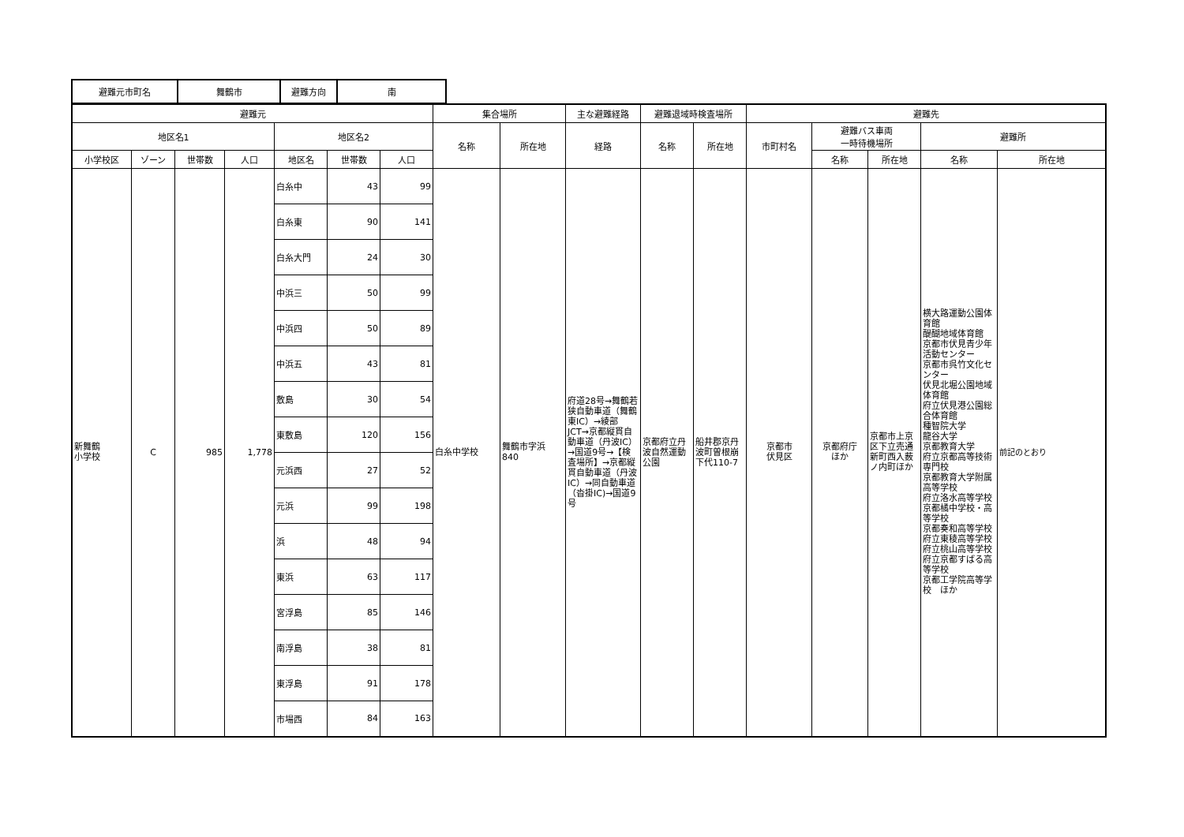| 避難元市町名 | 舞鶴市 | 避難方向 | 南 |
| 避難元 | | | | | | | 集合場所 | | 主な避難経路 | 避難退域時検査場所 | | 避難先 | | | | |
| --- | --- | --- | --- | --- | --- | --- | --- | --- | --- | --- | --- | --- | --- | --- | --- | --- |
| 地区名1 | | | | 地区名2 | | | 名称 | 所在地 | 経路 | 名称 | 所在地 | 市町村名 | 避難バス車両 一時待機場所 | | 避難所 | |
| 小学校区 | ゾーン | 世帯数 | 人口 | 地区名 | 世帯数 | 人口 | | | | | | | 名称 | 所在地 | 名称 | 所在地 |
| 新舞鶴 小学校 | C | 985 | 1,778 | 白糸中 | 43 | 99 | 白糸中学校 | 舞鶴市字浜 840 | 府道28号→舞鶴若狭自動車道（舞鶴東IC）→綾部JCT→京都縦貫自動車道（丹波IC）→国道9号→【検査場所】→京都縦貫自動車道（丹波IC）→同自動車道（沓掛IC)→国道9号 | 京都府立丹波自然運動公園 | 船井郡京丹波町曽根崩下代110-7 | 京都市 伏見区 | 京都府庁 ほか | 京都市上京区下立売通新町西入薮ノ内町ほか | 横大路運動公園体育館 醍醐地域体育館 京都市伏見青少年活動センター 京都市呉竹文化センター 伏見北堀公園地域体育館 府立伏見港公園総合体育館 種智院大学 龍谷大学 京都教育大学 府立京都高等技術専門校 京都教育大学附属高等学校 府立洛水高等学校 京都橘中学校・高等学校 京都奏和高等学校 府立東稜高等学校 府立桃山高等学校 府立京都すばる高等学校 京都工学院高等学校 ほか | 前記のとおり |
| | | | | 白糸東 | 90 | 141 | | | | | | | | | | |
| | | | | 白糸大門 | 24 | 30 | | | | | | | | | | |
| | | | | 中浜三 | 50 | 99 | | | | | | | | | | |
| | | | | 中浜四 | 50 | 89 | | | | | | | | | | |
| | | | | 中浜五 | 43 | 81 | | | | | | | | | | |
| | | | | 敷島 | 30 | 54 | | | | | | | | | | |
| | | | | 東敷島 | 120 | 156 | | | | | | | | | | |
| | | | | 元浜西 | 27 | 52 | | | | | | | | | | |
| | | | | 元浜 | 99 | 198 | | | | | | | | | | |
| | | | | 浜 | 48 | 94 | | | | | | | | | | |
| | | | | 東浜 | 63 | 117 | | | | | | | | | | |
| | | | | 宮浮島 | 85 | 146 | | | | | | | | | | |
| | | | | 南浮島 | 38 | 81 | | | | | | | | | | |
| | | | | 東浮島 | 91 | 178 | | | | | | | | | | |
| | | | | 市場西 | 84 | 163 | | | | | | | | | | |